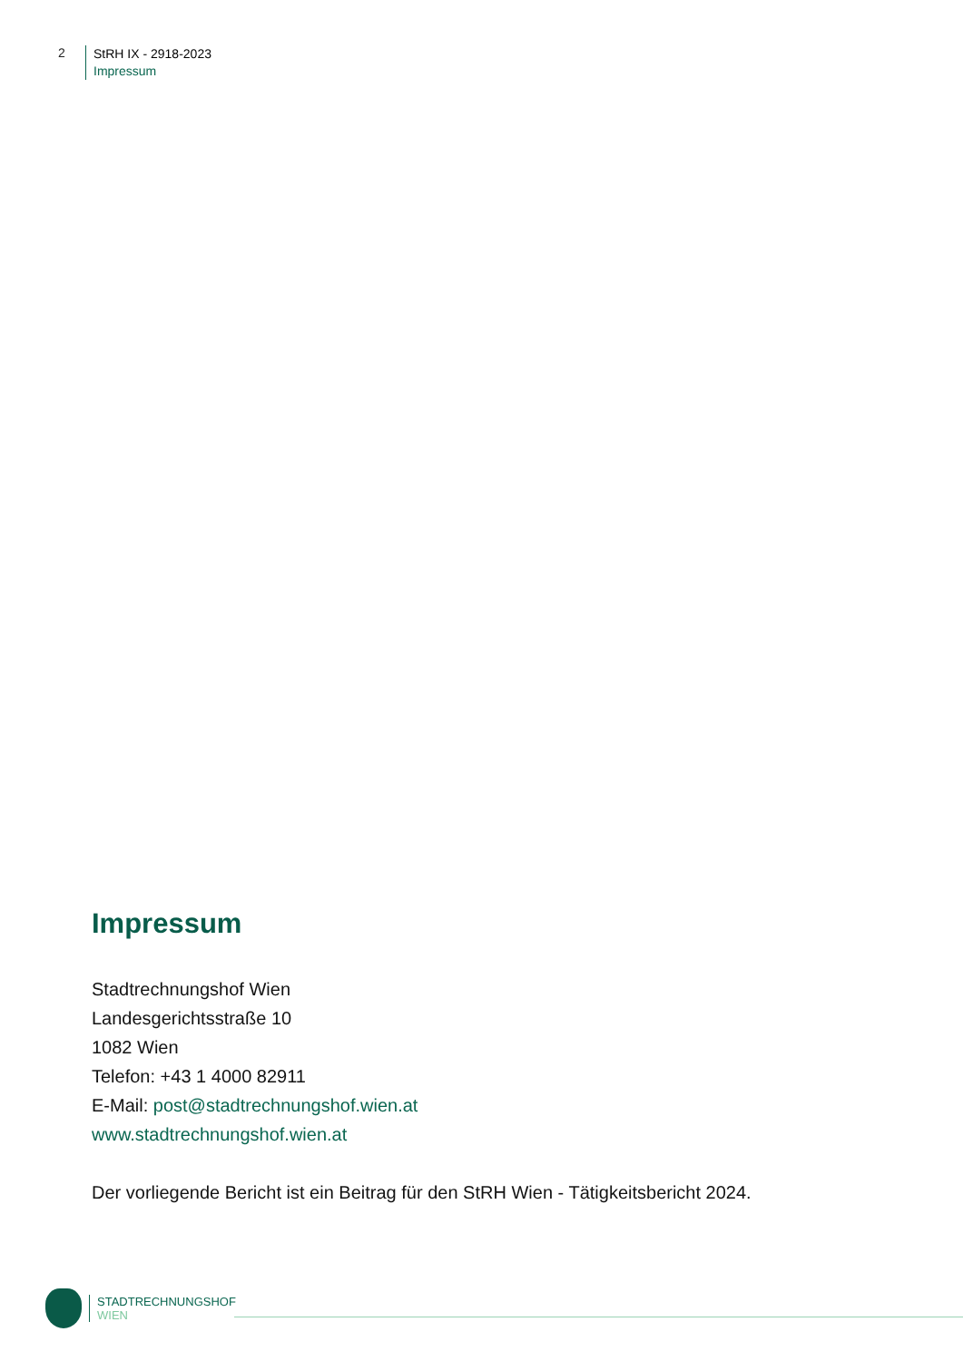2
StRH IX - 2918-2023
Impressum
Impressum
Stadtrechnungshof Wien
Landesgerichtsstraße 10
1082 Wien
Telefon: +43 1 4000 82911
E-Mail: post@stadtrechnungshof.wien.at
www.stadtrechnungshof.wien.at
Der vorliegende Bericht ist ein Beitrag für den StRH Wien - Tätigkeitsbericht 2024.
STADTRECHNUNGSHOF
WIEN